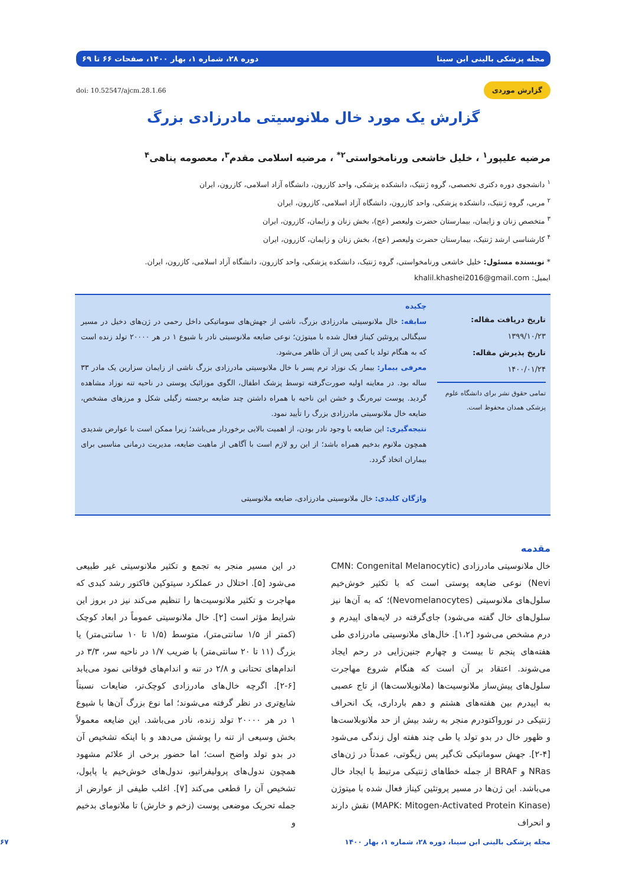مجله پزشکی بالینی ابن سینا دوره ۲۸، شماره ۱، بهار ۱۴۰۰، صفحات ۶۶ تا ۶۹
گزارش موردی doi: 10.52547/ajcm.28.1.66
گزارش یک مورد خال ملانوسیتی مادرزادی بزرگ
مرضیه علیپور<sup>۱</sup> ، خلیل خاشعی ورنامخواستی<sup>۲*</sup> ، مرضیه اسلامی مقدم<sup>۳</sup>، معصومه پناهی<sup>۴</sup>
<sup>۱</sup> دانشجوی دوره دکتری تخصصی، گروه ژنتیک، دانشکده پزشکی، واحد کازرون، دانشگاه آزاد اسلامی، کازرون، ایران
<sup>۲</sup> مربی، گروه ژنتیک، دانشکده پزشکی، واحد کازرون، دانشگاه آزاد اسلامی، کازرون، ایران
<sup>۳</sup> متخصص زنان و زایمان، بیمارستان حضرت ولیعصر (عج)، بخش زنان و زایمان، کازرون، ایران
<sup>۴</sup> کارشناسی ارشد ژنتیک، بیمارستان حضرت ولیعصر (عج)، بخش زنان و زایمان، کازرون، ایران
* نویسنده مسئول: خلیل خاشعی ورنامخواستی، گروه ژنتیک، دانشکده پزشکی، واحد کازرون، دانشگاه آزاد اسلامی، کازرون، ایران.
ایمیل: khalil.khashei2016@gmail.com
تاریخ دریافت مقاله: ۱۳۹۹/۱۰/۲۳
تاریخ پذیرش مقاله: ۱۴۰۰/۰۱/۲۴
تمامی حقوق نشر برای دانشگاه علوم پزشکی همدان محفوظ است.
چکیده
سابقه: خال ملانوسیتی مادرزادی بزرگ، ناشی از جهش‌های سوماتیکی داخل رحمی در ژن‌های دخیل در مسیر سیگنالی پروتئین کیناز فعال شده با میتوژن؛ نوعی ضایعه ملانوسیتی نادر با شیوع ۱ در هر ۲۰۰۰۰ تولد زنده است که به هنگام تولد یا کمی پس از آن ظاهر می‌شود.
معرفی بیمار: بیمار یک نوزاد ترم پسر با خال ملانوسیتی مادرزادی بزرگ ناشی از زایمان سزارین یک مادر ۳۳ ساله بود. در معاینه اولیه صورت‌گرفته توسط پزشک اطفال، الگوی موزائیک پوستی در ناحیه تنه نوزاد مشاهده گردید. پوست تیره‌رنگ و خشن این ناحیه با همراه داشتن چند ضایعه برجسته زگیلی شکل و مرزهای مشخص، ضایعه خال ملانوسیتی مادرزادی بزرگ را تأیید نمود.
نتیجه‌گیری: این ضایعه با وجود نادر بودن، از اهمیت بالایی برخوردار می‌باشد؛ زیرا ممکن است با عوارض شدیدی همچون ملانوم بدخیم همراه باشد؛ از این رو لازم است با آگاهی از ماهیت ضایعه، مدیریت درمانی مناسبی برای بیماران اتخاذ گردد.
واژگان کلیدی: خال ملانوسیتی مادرزادی، ضایعه ملانوسیتی
مقدمه
خال ملانوسیتی مادرزادی (CMN: Congenital Melanocytic Nevi) نوعی ضایعه پوستی است که با تکثیر خوش‌خیم سلول‌های ملانوسیتی (Nevomelanocytes)؛ که به آن‌ها نیز سلول‌های خال گفته می‌شود) جای‌گرفته در لایه‌های اپیدرم و درم مشخص می‌شود [۱،۲]. خال‌های ملانوسیتی مادرزادی طی هفته‌های پنجم تا بیست و چهارم جنین‌زایی در رحم ایجاد می‌شوند. اعتقاد بر آن است که هنگام شروع مهاجرت سلول‌های پیش‌ساز ملانوسیت‌ها (ملانوبلاست‌ها) از تاج عصبی به اپیدرم بین هفته‌های هشتم و دهم بارداری، یک انحراف ژنتیکی در نورواکتودرم منجر به رشد بیش از حد ملانوبلاست‌ها و ظهور خال در بدو تولد یا طی چند هفته اول زندگی می‌شود [۴-۲]. جهش سوماتیکی تک‌گیر پس زیگوتی، عمدتاً در ژن‌های NRas و BRAF از جمله خطاهای ژنتیکی مرتبط با ایجاد خال می‌باشد. این ژن‌ها در مسیر پروتئین کیناز فعال شده با میتوژن (MAPK: Mitogen-Activated Protein Kinase) نقش دارند و انحراف
در این مسیر منجر به تجمع و تکثیر ملانوسیتی غیر طبیعی می‌شود [۵]. اختلال در عملکرد سیتوکین فاکتور رشد کبدی که مهاجرت و تکثیر ملانوسیت‌ها را تنظیم می‌کند نیز در بروز این شرایط مؤثر است [۲]. خال ملانوسیتی عموماً در ابعاد کوچک (کمتر از ۱/۵ سانتی‌متر)، متوسط (۱/۵ تا ۱۰ سانتی‌متر) یا بزرگ (۱۱ تا ۲۰ سانتی‌متر) با ضریب ۱/۷ در ناحیه سر، ۳/۳ در اندام‌های تحتانی و ۲/۸ در تنه و اندام‌های فوقانی نمود می‌یابد [۶-۲]. اگرچه خال‌های مادرزادی کوچک‌تر، ضایعات نسبتاً شایع‌تری در نظر گرفته می‌شوند؛ اما نوع بزرگ آن‌ها با شیوع ۱ در هر ۲۰۰۰۰ تولد زنده، نادر می‌باشد. این ضایعه معمولاً بخش وسیعی از تنه را پوشش می‌دهد و با اینکه تشخیص آن در بدو تولد واضح است؛ اما حضور برخی از علائم مشهود همچون ندول‌های پرولیفراتیو، ندول‌های خوش‌خیم یا پاپول، تشخیص آن را قطعی می‌کند [۷]. اغلب طیفی از عوارض از جمله تحریک موضعی پوست (زخم و خارش) تا ملانومای بدخیم و
مجله پزشکی بالینی ابن سینا، دوره ۲۸، شماره ۱، بهار ۱۴۰۰ ۶۷